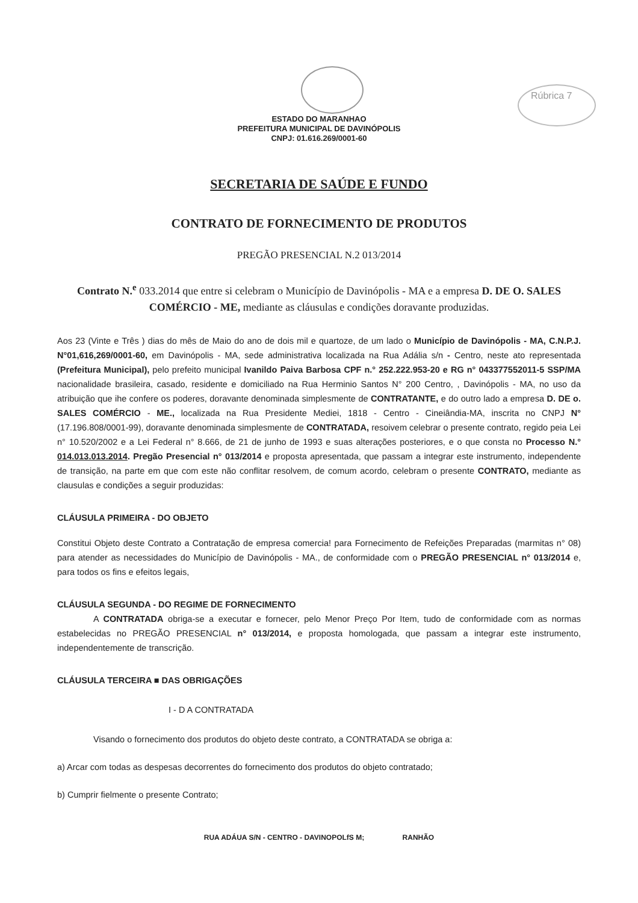Rúbrica 7
ESTADO DO MARANHAO
PREFEITURA MUNICIPAL DE DAVINÓPOLIS
CNPJ: 01.616.269/0001-60
SECRETARIA DE SAÚDE E FUNDO
CONTRATO DE FORNECIMENTO DE PRODUTOS
PREGÃO PRESENCIAL N.2 013/2014
Contrato N.<sup>e</sup> 033.2014 que entre si celebram o Município de Davinópolis - MA e a empresa D. DE O. SALES COMÉRCIO - ME, mediante as cláusulas e condições doravante produzidas.
Aos 23 (Vinte e Três ) dias do mês de Maio do ano de dois mil e quartoze, de um lado o Município de Davinópolis - MA, C.N.P.J. N°01,616,269/0001-60, em Davinópolis - MA, sede administrativa localizada na Rua Adália s/n - Centro, neste ato representada (Prefeitura Municipal), pelo prefeito municipal Ivanildo Paiva Barbosa CPF n.° 252.222.953-20 e RG n° 043377552011-5 SSP/MA nacionalidade brasileira, casado, residente e domiciliado na Rua Herminio Santos N° 200 Centro, , Davinópolis - MA, no uso da atribuição que ihe confere os poderes, doravante denominada simplesmente de CONTRATANTE, e do outro lado a empresa D. DE o. SALES COMÉRCIO - ME., localizada na Rua Presidente Mediei, 1818 - Centro - Cineiândia-MA, inscrita no CNPJ N° (17.196.808/0001-99), doravante denominada simplesmente de CONTRATADA, resoivem celebrar o presente contrato, regido peia Lei n° 10.520/2002 e a Lei Federal n° 8.666, de 21 de junho de 1993 e suas alterações posteriores, e o que consta no Processo N.° 014.013.013.2014. Pregão Presencial n° 013/2014 e proposta apresentada, que passam a integrar este instrumento, independente de transição, na parte em que com este não conflitar resolvem, de comum acordo, celebram o presente CONTRATO, mediante as clausulas e condições a seguir produzidas:
CLÁUSULA PRIMEIRA - DO OBJETO
Constitui Objeto deste Contrato a Contratação de empresa comercia! para Fornecimento de Refeições Preparadas (marmitas n° 08) para atender as necessidades do Município de Davinópolis - MA., de conformidade com o PREGÃO PRESENCIAL n° 013/2014 e, para todos os fins e efeitos legais,
CLÁUSULA SEGUNDA - DO REGIME DE FORNECIMENTO
A CONTRATADA obriga-se a executar e fornecer, pelo Menor Preço Por Item, tudo de conformidade com as normas estabelecidas no PREGÃO PRESENCIAL n° 013/2014, e proposta homologada, que passam a integrar este instrumento, independentemente de transcrição.
CLÁUSULA TERCEIRA ■ DAS OBRIGAÇÕES
I - D A CONTRATADA
Visando o fornecimento dos produtos do objeto deste contrato, a CONTRATADA se obriga a:
a) Arcar com todas as despesas decorrentes do fornecimento dos produtos do objeto contratado;
b) Cumprir fielmente o presente Contrato;
RUA ADÁUA S/N - CENTRO - DAVINOPOLfS M; RANHÃO